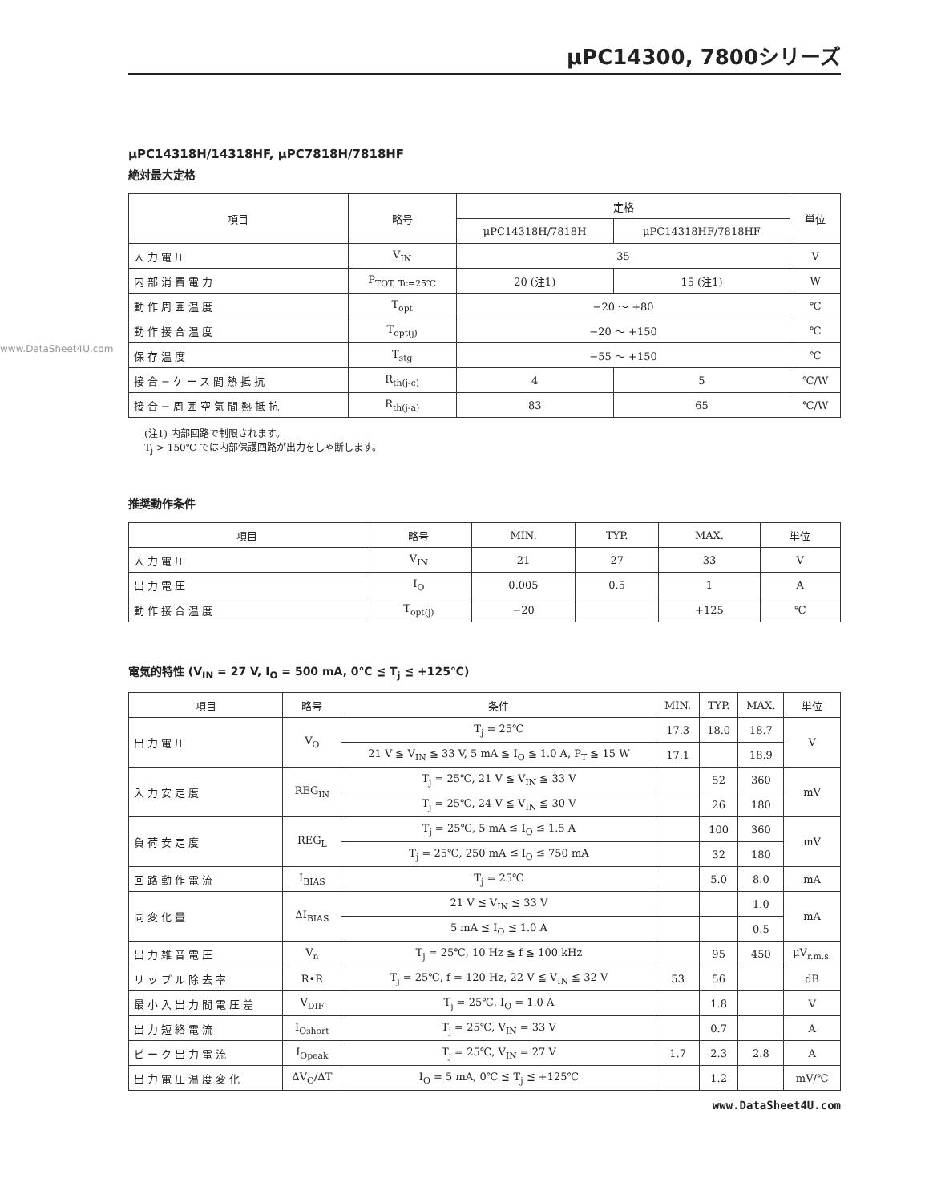www.DataSheet4U.com
μPC14300, 7800シリーズ
μPC14318H/14318HF, μPC7818H/7818HF
絶対最大定格
| 項目 | 略号 | 定格 | | 単位 |
| --- | --- | --- | --- | --- |
| | | μPC14318H/7818H | μPC14318HF/7818HF | |
| 入力電圧 | V<sub>IN</sub> | 35 | | V |
| 内部消費電力 | P<sub>TOT, Tc=25℃</sub> | 20 (注1) | 15 (注1) | W |
| 動作周囲温度 | T<sub>opt</sub> | −20 〜 +80 | | ℃ |
| 動作接合温度 | T<sub>opt(j)</sub> | −20 〜 +150 | | ℃ |
| 保存温度 | T<sub>stg</sub> | −55 〜 +150 | | ℃ |
| 接合−ケース間熱抵抗 | R<sub>th(j-c)</sub> | 4 | 5 | ℃/W |
| 接合−周囲空気間熱抵抗 | R<sub>th(j-a)</sub> | 83 | 65 | ℃/W |
(注1) 内部回路で制限されます。
T<sub>j</sub> > 150℃ では内部保護回路が出力をしゃ断します。
推奨動作条件
| 項目 | 略号 | MIN. | TYP. | MAX. | 単位 |
| --- | --- | --- | --- | --- | --- |
| 入力電圧 | V<sub>IN</sub> | 21 | 27 | 33 | V |
| 出力電圧 | I<sub>O</sub> | 0.005 | 0.5 | 1 | A |
| 動作接合温度 | T<sub>opt(j)</sub> | −20 | | +125 | ℃ |
電気的特性 (V<sub>IN</sub> = 27 V, I<sub>O</sub> = 500 mA, 0℃ ≦ T<sub>j</sub> ≦ +125℃)
| 項目 | 略号 | 条件 | MIN. | TYP. | MAX. | 単位 |
| --- | --- | --- | --- | --- | --- | --- |
| 出力電圧 | V<sub>O</sub> | T<sub>j</sub> = 25℃ | 17.3 | 18.0 | 18.7 | V |
| | | 21 V ≦ V<sub>IN</sub> ≦ 33 V, 5 mA ≦ I<sub>O</sub> ≦ 1.0 A, P<sub>T</sub> ≦ 15 W | 17.1 | | 18.9 | |
| 入力安定度 | REG<sub>IN</sub> | T<sub>j</sub> = 25℃, 21 V ≦ V<sub>IN</sub> ≦ 33 V | | 52 | 360 | mV |
| | | T<sub>j</sub> = 25℃, 24 V ≦ V<sub>IN</sub> ≦ 30 V | | 26 | 180 | |
| 負荷安定度 | REG<sub>L</sub> | T<sub>j</sub> = 25℃, 5 mA ≦ I<sub>O</sub> ≦ 1.5 A | | 100 | 360 | mV |
| | | T<sub>j</sub> = 25℃, 250 mA ≦ I<sub>O</sub> ≦ 750 mA | | 32 | 180 | |
| 回路動作電流 | I<sub>BIAS</sub> | T<sub>j</sub> = 25℃ | | 5.0 | 8.0 | mA |
| 同変化量 | ΔI<sub>BIAS</sub> | 21 V ≦ V<sub>IN</sub> ≦ 33 V | | | 1.0 | mA |
| | | 5 mA ≦ I<sub>O</sub> ≦ 1.0 A | | | 0.5 | |
| 出力雑音電圧 | V<sub>n</sub> | T<sub>j</sub> = 25℃, 10 Hz ≦ f ≦ 100 kHz | | 95 | 450 | μV<sub>r.m.s.</sub> |
| リップル除去率 | R•R | T<sub>j</sub> = 25℃, f = 120 Hz, 22 V ≦ V<sub>IN</sub> ≦ 32 V | 53 | 56 | | dB |
| 最小入出力間電圧差 | V<sub>DIF</sub> | T<sub>j</sub> = 25℃, I<sub>O</sub> = 1.0 A | | 1.8 | | V |
| 出力短絡電流 | I<sub>Oshort</sub> | T<sub>j</sub> = 25℃, V<sub>IN</sub> = 33 V | | 0.7 | | A |
| ピーク出力電流 | I<sub>Opeak</sub> | T<sub>j</sub> = 25℃, V<sub>IN</sub> = 27 V | 1.7 | 2.3 | 2.8 | A |
| 出力電圧温度変化 | ΔV<sub>O</sub>/ΔT | I<sub>O</sub> = 5 mA, 0℃ ≦ T<sub>j</sub> ≦ +125℃ | | 1.2 | | mV/℃ |
www.DataSheet4U.com